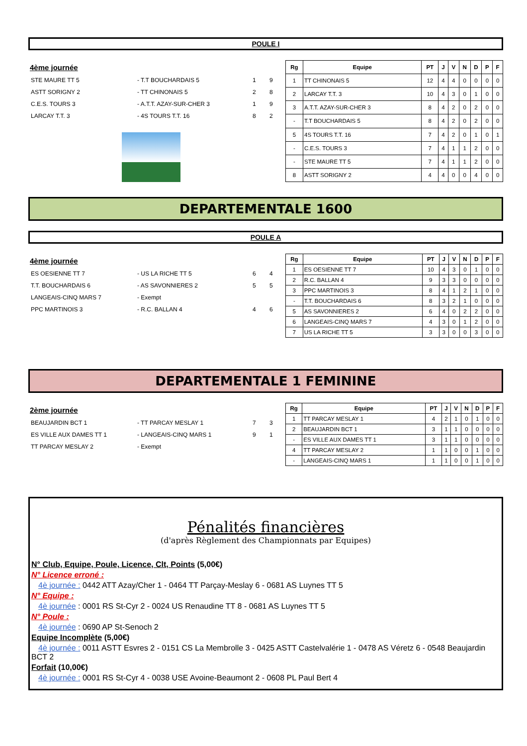POULE I
4ème journée
| STE MAURE TT 5 | - T.T BOUCHARDAIS 5 | 1 | 9 |
| ASTT SORIGNY 2 | - TT CHINONAIS 5 | 2 | 8 |
| C.E.S. TOURS 3 | - A.T.T. AZAY-SUR-CHER 3 | 1 | 9 |
| LARCAY T.T. 3 | - 4S TOURS T.T. 16 | 8 | 2 |
| Rg | Equipe | PT | J | V | N | D | P | F |
| --- | --- | --- | --- | --- | --- | --- | --- | --- |
| 1 | TT CHINONAIS 5 | 12 | 4 | 4 | 0 | 0 | 0 | 0 |
| 2 | LARCAY T.T. 3 | 10 | 4 | 3 | 0 | 1 | 0 | 0 |
| 3 | A.T.T. AZAY-SUR-CHER 3 | 8 | 4 | 2 | 0 | 2 | 0 | 0 |
| - | T.T BOUCHARDAIS 5 | 8 | 4 | 2 | 0 | 2 | 0 | 0 |
| 5 | 4S TOURS T.T. 16 | 7 | 4 | 2 | 0 | 1 | 0 | 1 |
| - | C.E.S. TOURS 3 | 7 | 4 | 1 | 1 | 2 | 0 | 0 |
| - | STE MAURE TT 5 | 7 | 4 | 1 | 1 | 2 | 0 | 0 |
| 8 | ASTT SORIGNY 2 | 4 | 4 | 0 | 0 | 4 | 0 | 0 |
DEPARTEMENTALE 1600
POULE A
4ème journée
| ES OESIENNE TT 7 | - US LA RICHE TT 5 | 6 | 4 |
| T.T. BOUCHARDAIS 6 | - AS SAVONNIERES 2 | 5 | 5 |
| LANGEAIS-CINQ MARS 7 | - Exempt | | |
| PPC MARTINOIS 3 | - R.C. BALLAN 4 | 4 | 6 |
| Rg | Equipe | PT | J | V | N | D | P | F |
| --- | --- | --- | --- | --- | --- | --- | --- | --- |
| 1 | ES OESIENNE TT 7 | 10 | 4 | 3 | 0 | 1 | 0 | 0 |
| 2 | R.C. BALLAN 4 | 9 | 3 | 3 | 0 | 0 | 0 | 0 |
| 3 | PPC MARTINOIS 3 | 8 | 4 | 1 | 2 | 1 | 0 | 0 |
| - | T.T. BOUCHARDAIS 6 | 8 | 3 | 2 | 1 | 0 | 0 | 0 |
| 5 | AS SAVONNIERES 2 | 6 | 4 | 0 | 2 | 2 | 0 | 0 |
| 6 | LANGEAIS-CINQ MARS 7 | 4 | 3 | 0 | 1 | 2 | 0 | 0 |
| 7 | US LA RICHE TT 5 | 3 | 3 | 0 | 0 | 3 | 0 | 0 |
DEPARTEMENTALE 1 FEMININE
2ème journée
| BEAUJARDIN BCT 1 | - TT PARCAY MESLAY 1 | 7 | 3 |
| ES VILLE AUX DAMES TT 1 | - LANGEAIS-CINQ MARS 1 | 9 | 1 |
| TT PARCAY MESLAY 2 | - Exempt | | |
| Rg | Equipe | PT | J | V | N | D | P | F |
| --- | --- | --- | --- | --- | --- | --- | --- | --- |
| 1 | TT PARCAY MESLAY 1 | 4 | 2 | 1 | 0 | 1 | 0 | 0 |
| 2 | BEAUJARDIN BCT 1 | 3 | 1 | 1 | 0 | 0 | 0 | 0 |
| - | ES VILLE AUX DAMES TT 1 | 3 | 1 | 1 | 0 | 0 | 0 | 0 |
| 4 | TT PARCAY MESLAY 2 | 1 | 1 | 0 | 0 | 1 | 0 | 0 |
| - | LANGEAIS-CINQ MARS 1 | 1 | 1 | 0 | 0 | 1 | 0 | 0 |
Pénalités financières
(d'après Règlement des Championnats par Equipes)
N° Club, Equipe, Poule, Licence, Clt, Points (5,00€)
N° Licence erroné :
4è journée : 0442 ATT Azay/Cher 1 - 0464 TT Parçay-Meslay 6 - 0681 AS Luynes TT 5
N° Equipe :
4è journée : 0001 RS St-Cyr 2 - 0024 US Renaudine TT 8 - 0681 AS Luynes TT 5
N° Poule :
4è journée : 0690 AP St-Senoch 2
Equipe Incomplète (5,00€)
4è journée : 0011 ASTT Esvres 2 - 0151 CS La Membrolle 3 - 0425 ASTT Castelvalérie 1 - 0478 AS Véretz 6 - 0548 Beaujardin BCT 2
Forfait (10,00€)
4è journée : 0001 RS St-Cyr 4 - 0038 USE Avoine-Beaumont 2 - 0608 PL Paul Bert 4